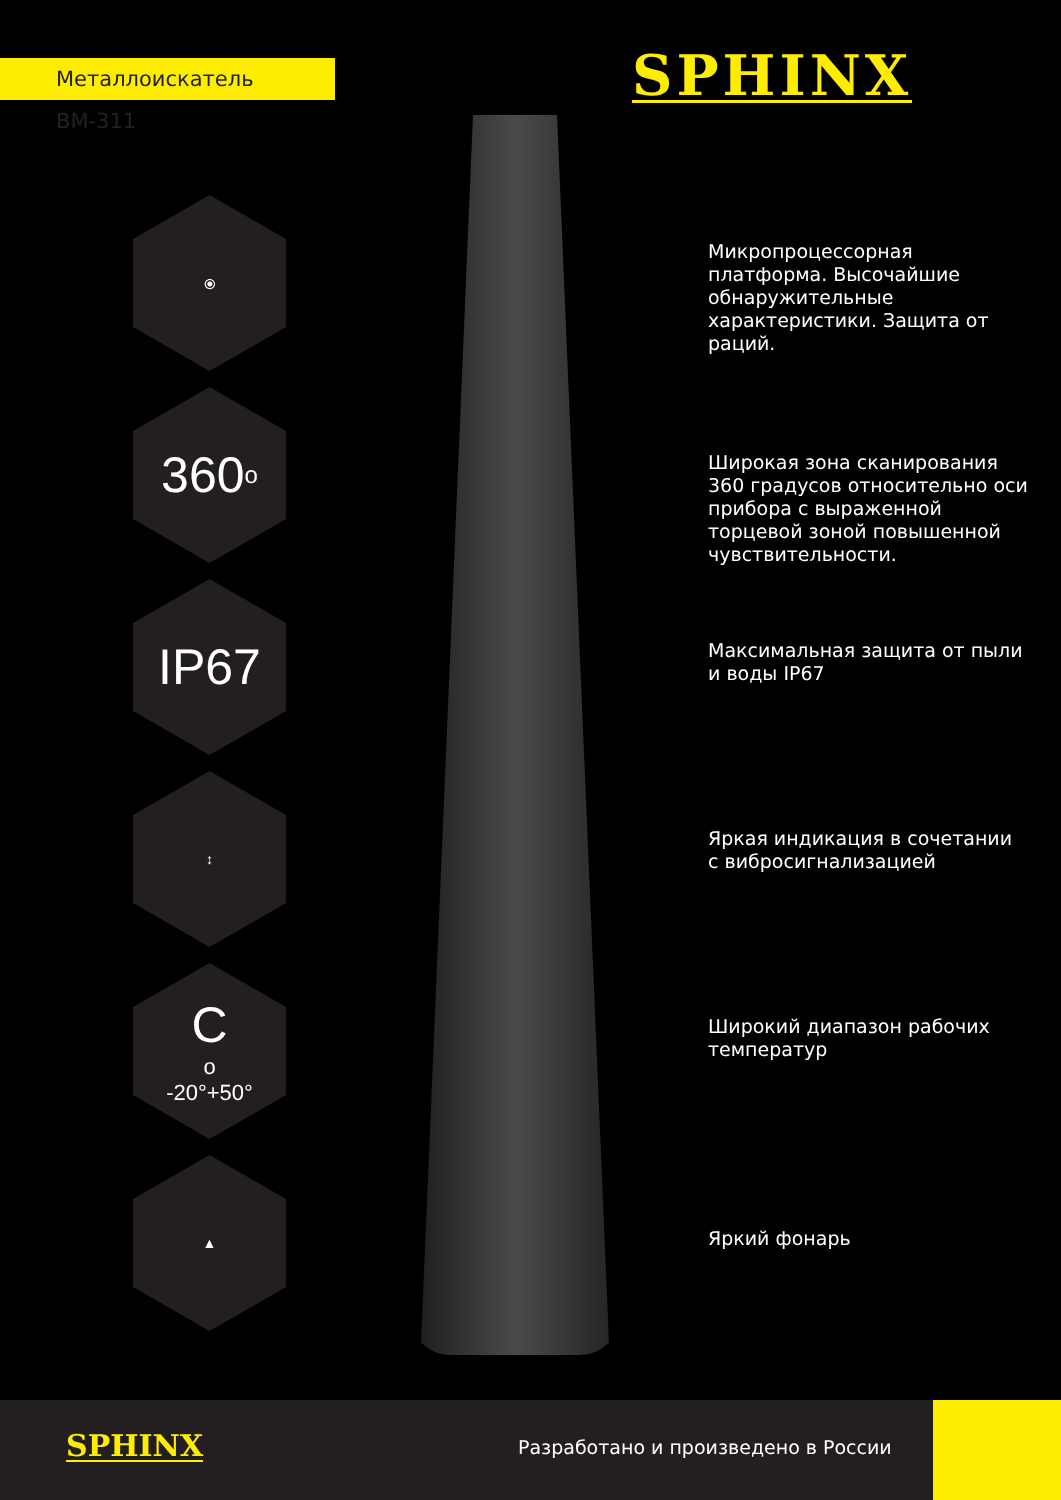Металлоискатель ВМ-311 SPHINX
⦿
360<sup>o</sup>
IP67
↕
C<sup>o</sup>
-20°+50°
▲
Микропроцессорная платформа. Высочайшие обнаружительные характеристики. Защита от раций.
Широкая зона сканирования 360 градусов относительно оси прибора с выраженной торцевой зоной повышенной чувствительности.
Максимальная защита от пыли и воды IP67
Яркая индикация в сочетании с вибросигнализацией
Широкий диапазон рабочих температур
Яркий фонарь
SPHINX
Разработано и произведено в России